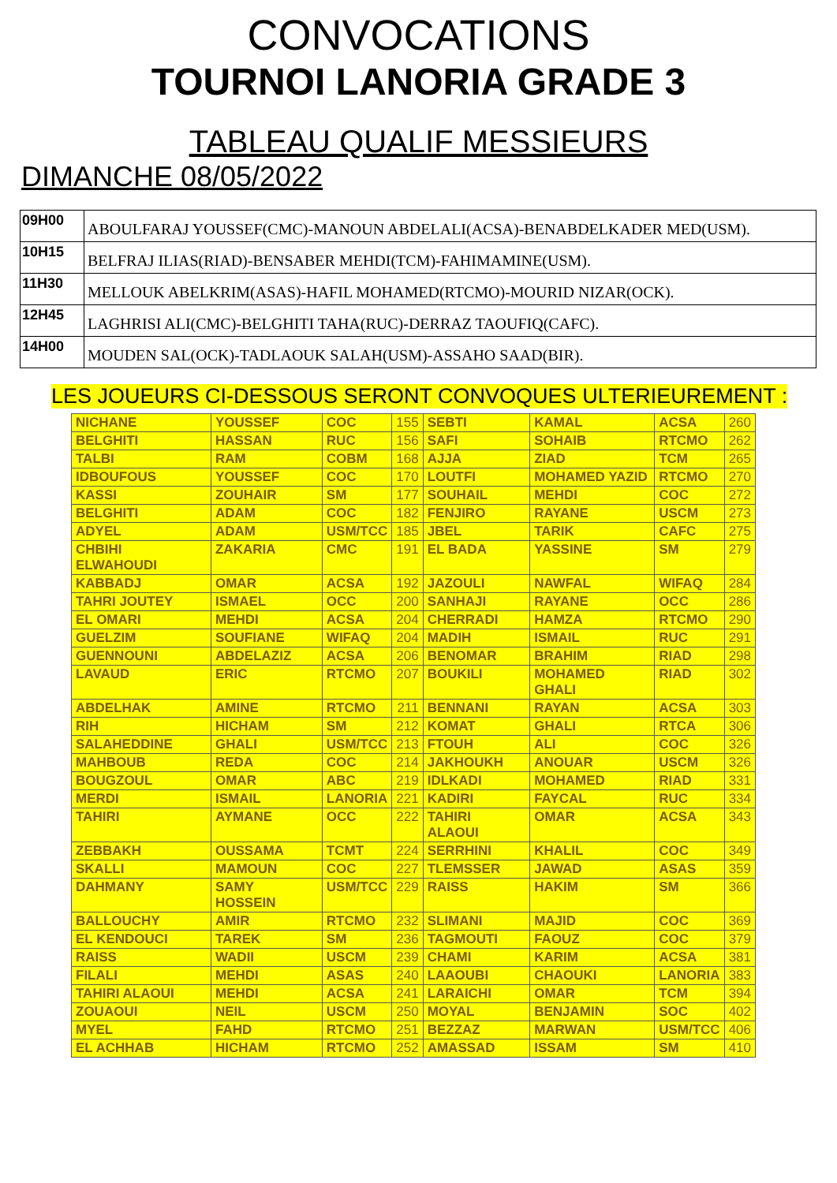CONVOCATIONS
TOURNOI LANORIA GRADE 3
TABLEAU QUALIF MESSIEURS
DIMANCHE 08/05/2022
| 09H00 | ABOULFARAJ YOUSSEF(CMC)-MANOUN ABDELALI(ACSA)-BENABDELKADER MED(USM). |
| 10H15 | BELFRAJ ILIAS(RIAD)-BENSABER MEHDI(TCM)-FAHIMAMINE(USM). |
| 11H30 | MELLOUK ABELKRIM(ASAS)-HAFIL MOHAMED(RTCMO)-MOURID NIZAR(OCK). |
| 12H45 | LAGHRISI ALI(CMC)-BELGHITI TAHA(RUC)-DERRAZ TAOUFIQ(CAFC). |
| 14H00 | MOUDEN SAL(OCK)-TADLAOUK SALAH(USM)-ASSAHO SAAD(BIR). |
LES JOUEURS CI-DESSOUS SERONT CONVOQUES ULTERIEUREMENT :
| NICHANE | YOUSSEF | COC | 155 | SEBTI | KAMAL | ACSA | 260 |
| BELGHITI | HASSAN | RUC | 156 | SAFI | SOHAIB | RTCMO | 262 |
| TALBI | RAM | COBM | 168 | AJJA | ZIAD | TCM | 265 |
| IDBOUFOUS | YOUSSEF | COC | 170 | LOUTFI | MOHAMED YAZID | RTCMO | 270 |
| KASSI | ZOUHAIR | SM | 177 | SOUHAIL | MEHDI | COC | 272 |
| BELGHITI | ADAM | COC | 182 | FENJIRO | RAYANE | USCM | 273 |
| ADYEL | ADAM | USM/TCC | 185 | JBEL | TARIK | CAFC | 275 |
| CHBIHI ELWAHOUDI | ZAKARIA | CMC | 191 | EL BADA | YASSINE | SM | 279 |
| KABBADJ | OMAR | ACSA | 192 | JAZOULI | NAWFAL | WIFAQ | 284 |
| TAHRI JOUTEY | ISMAEL | OCC | 200 | SANHAJI | RAYANE | OCC | 286 |
| EL OMARI | MEHDI | ACSA | 204 | CHERRADI | HAMZA | RTCMO | 290 |
| GUELZIM | SOUFIANE | WIFAQ | 204 | MADIH | ISMAIL | RUC | 291 |
| GUENNOUNI | ABDELAZIZ | ACSA | 206 | BENOMAR | BRAHIM | RIAD | 298 |
| LAVAUD | ERIC | RTCMO | 207 | BOUKILI | MOHAMED GHALI | RIAD | 302 |
| ABDELHAK | AMINE | RTCMO | 211 | BENNANI | RAYAN | ACSA | 303 |
| RIH | HICHAM | SM | 212 | KOMAT | GHALI | RTCA | 306 |
| SALAHEDDINE | GHALI | USM/TCC | 213 | FTOUH | ALI | COC | 326 |
| MAHBOUB | REDA | COC | 214 | JAKHOUKH | ANOUAR | USCM | 326 |
| BOUGZOUL | OMAR | ABC | 219 | IDLKADI | MOHAMED | RIAD | 331 |
| MERDI | ISMAIL | LANORIA | 221 | KADIRI | FAYCAL | RUC | 334 |
| TAHIRI | AYMANE | OCC | 222 | TAHIRI ALAOUI | OMAR | ACSA | 343 |
| ZEBBAKH | OUSSAMA | TCMT | 224 | SERRHINI | KHALIL | COC | 349 |
| SKALLI | MAMOUN | COC | 227 | TLEMSSER | JAWAD | ASAS | 359 |
| DAHMANY | SAMY HOSSEIN | USM/TCC | 229 | RAISS | HAKIM | SM | 366 |
| BALLOUCHY | AMIR | RTCMO | 232 | SLIMANI | MAJID | COC | 369 |
| EL KENDOUCI | TAREK | SM | 236 | TAGMOUTI | FAOUZ | COC | 379 |
| RAISS | WADII | USCM | 239 | CHAMI | KARIM | ACSA | 381 |
| FILALI | MEHDI | ASAS | 240 | LAAOUBI | CHAOUKI | LANORIA | 383 |
| TAHIRI ALAOUI | MEHDI | ACSA | 241 | LARAICHI | OMAR | TCM | 394 |
| ZOUAOUI | NEIL | USCM | 250 | MOYAL | BENJAMIN | SOC | 402 |
| MYEL | FAHD | RTCMO | 251 | BEZZAZ | MARWAN | USM/TCC | 406 |
| EL ACHHAB | HICHAM | RTCMO | 252 | AMASSAD | ISSAM | SM | 410 |